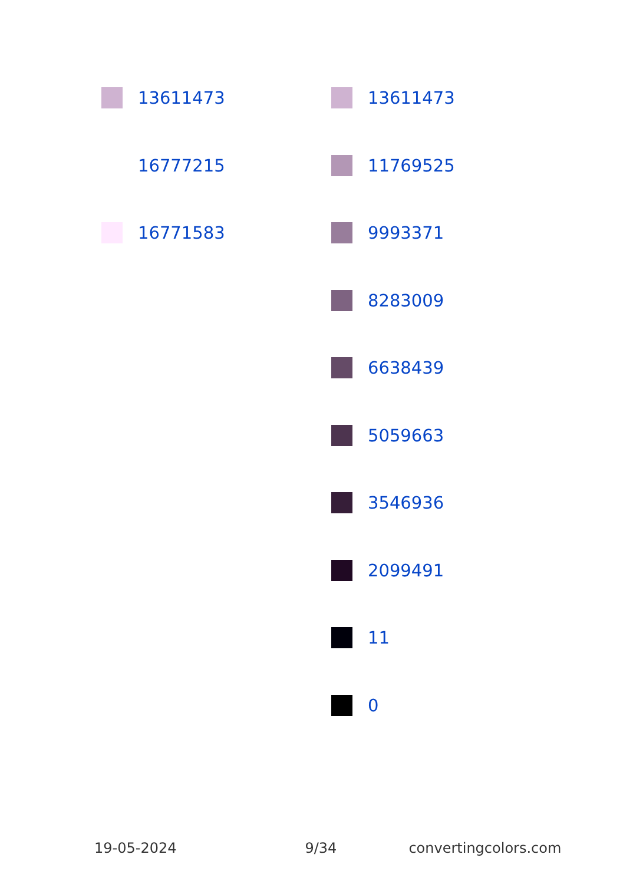13611473
16777215
16771583
13611473
11769525
9993371
8283009
6638439
5059663
3546936
2099491
11
0
19-05-2024 9/34 convertingcolors.com